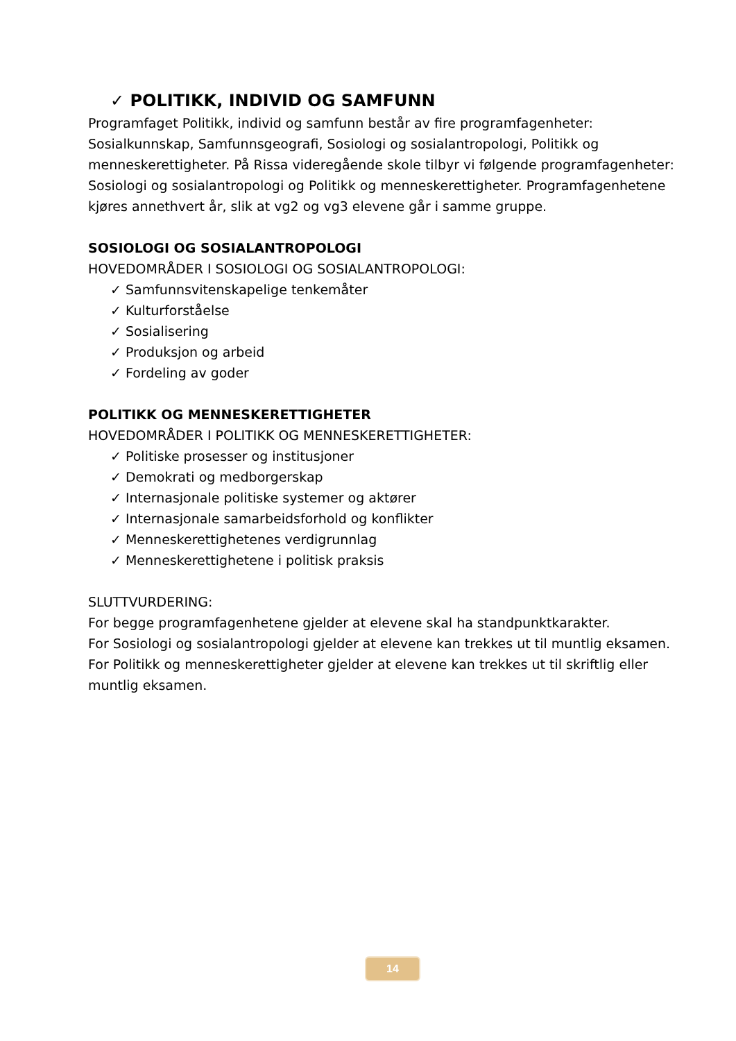✓ POLITIKK, INDIVID OG SAMFUNN
Programfaget Politikk, individ og samfunn består av fire programfagenheter: Sosialkunnskap, Samfunnsgeografi, Sosiologi og sosialantropologi, Politikk og menneskerettigheter. På Rissa videregående skole tilbyr vi følgende programfagenheter: Sosiologi og sosialantropologi og Politikk og menneskerettigheter. Programfagenhetene kjøres annethvert år, slik at vg2 og vg3 elevene går i samme gruppe.
SOSIOLOGI OG SOSIALANTROPOLOGI
HOVEDOMRÅDER I SOSIOLOGI OG SOSIALANTROPOLOGI:
✓ Samfunnsvitenskapelige tenkemåter
✓ Kulturforståelse
✓ Sosialisering
✓ Produksjon og arbeid
✓ Fordeling av goder
POLITIKK OG MENNESKERETTIGHETER
HOVEDOMRÅDER I POLITIKK OG MENNESKERETTIGHETER:
✓ Politiske prosesser og institusjoner
✓ Demokrati og medborgerskap
✓ Internasjonale politiske systemer og aktører
✓ Internasjonale samarbeidsforhold og konflikter
✓ Menneskerettighetenes verdigrunnlag
✓ Menneskerettighetene i politisk praksis
SLUTTVURDERING:
For begge programfagenhetene gjelder at elevene skal ha standpunktkarakter.
For Sosiologi og sosialantropologi gjelder at elevene kan trekkes ut til muntlig eksamen.
For Politikk og menneskerettigheter gjelder at elevene kan trekkes ut til skriftlig eller muntlig eksamen.
14